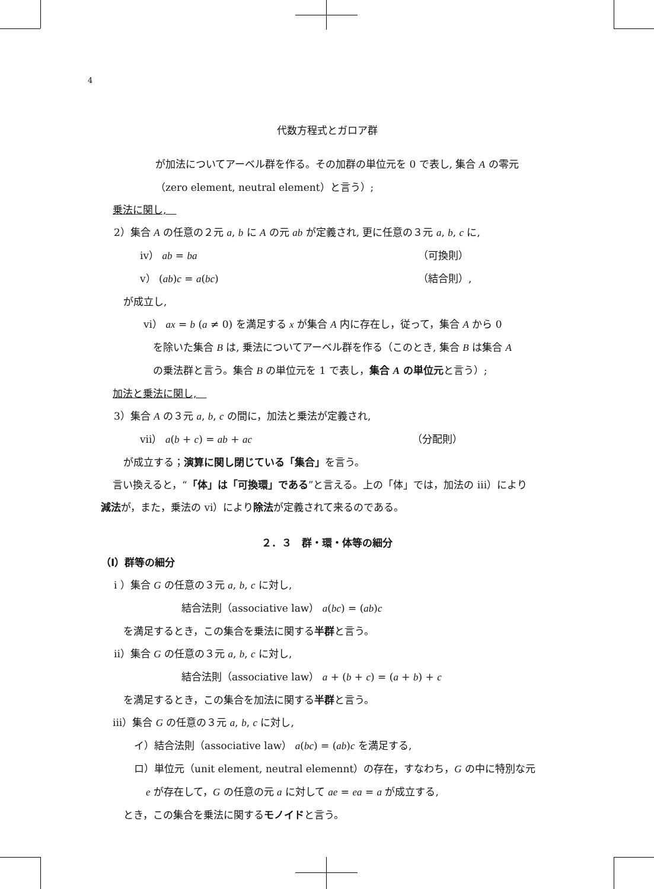4
代数方程式とガロア群
が加法についてアーベル群を作る。その加群の単位元を 0 で表し, 集合 A の零元
（zero element, neutral element）と言う）;
乗法に関し,　
2）集合 A の任意の２元 a, b に A の元 ab が定義され, 更に任意の３元 a, b, c に,
iv） ab = ba （可換則）
v） (ab)c = a(bc) （結合則）,
が成立し,
vi） ax = b (a ≠ 0) を満足する x が集合 A 内に存在し，従って，集合 A から 0
を除いた集合 B は, 乗法についてアーベル群を作る（このとき, 集合 B は集合 A
の乗法群と言う。集合 B の単位元を 1 で表し，集合 A の単位元と言う）;
加法と乗法に関し,　
3）集合 A の３元 a, b, c の間に，加法と乗法が定義され,
vii） a(b + c) = ab + ac （分配則）
が成立する；演算に関し閉じている「集合」を言う。
言い換えると，“「体」は「可換環」である”と言える。上の「体」では，加法の iii）により
減法が，また，乗法の vi）により除法が定義されて来るのである。
２．３　群・環・体等の細分
（I）群等の細分
i ）集合 G の任意の３元 a, b, c に対し,
結合法則（associative law） a(bc) = (ab)c
を満足するとき，この集合を乗法に関する半群と言う。
ii）集合 G の任意の３元 a, b, c に対し,
結合法則（associative law） a + (b + c) = (a + b) + c
を満足するとき，この集合を加法に関する半群と言う。
iii）集合 G の任意の３元 a, b, c に対し,
イ）結合法則（associative law） a(bc) = (ab)c を満足する,
ロ）単位元（unit element, neutral elemennt）の存在，すなわち，G の中に特別な元
e が存在して，G の任意の元 a に対して ae = ea = a が成立する,
とき，この集合を乗法に関するモノイドと言う。